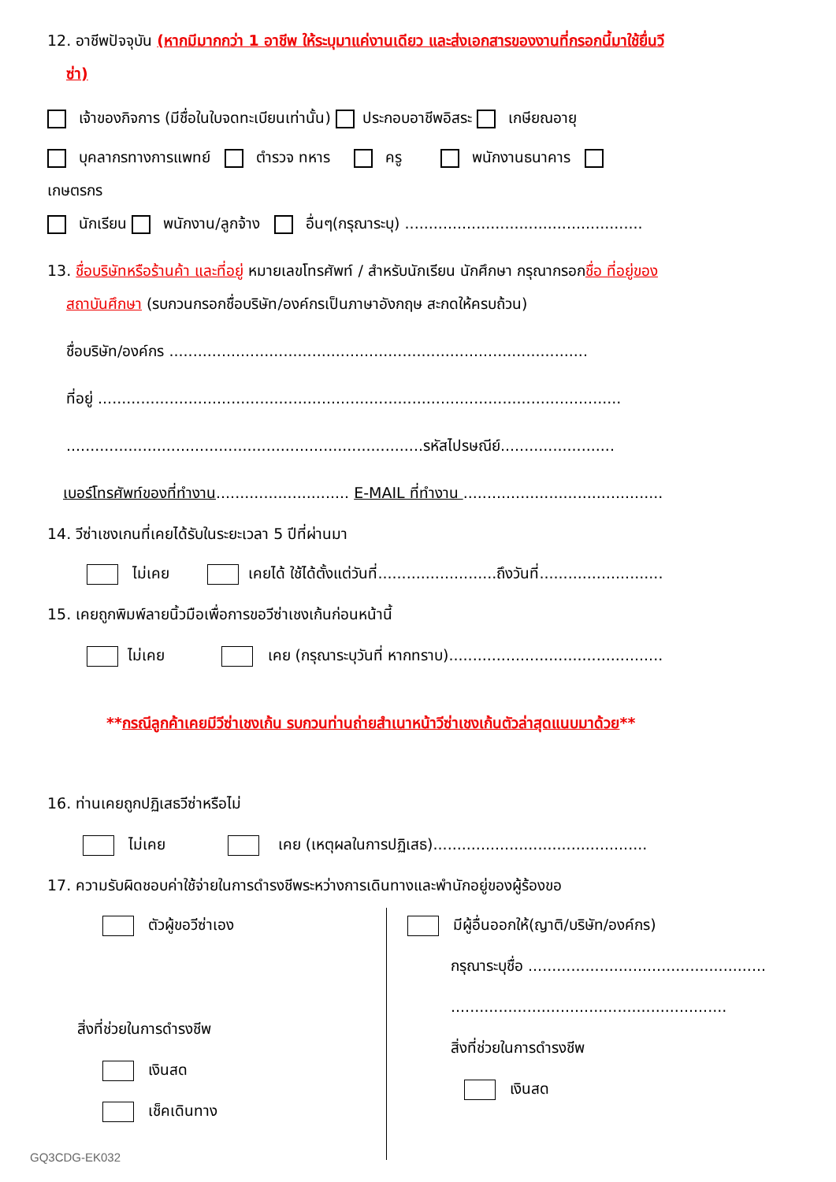12. อาชีพปัจจุบัน (หากมีมากกว่า 1 อาชีพ ให้ระบุมาแค่งานเดียว และส่งเอกสารของงานที่กรอกนี้มาใช้ยื่นวี
ซ่า)
เจ้าของกิจการ (มีชื่อในใบจดทะเบียนเท่านั้น) ประกอบอาชีพอิสระ เกษียณอายุ
บุคลากรทางการแพทย์ ตำรวจ ทหาร ครู พนักงานธนาคาร
เกษตรกร
นักเรียน พนักงาน/ลูกจ้าง อื่นๆ(กรุณาระบุ) ..................................................
13. ชื่อบริษัทหรือร้านค้า และที่อยู่ หมายเลขโทรศัพท์ / สำหรับนักเรียน นักศึกษา กรุณากรอกชื่อ ที่อยู่ของ
สถาบันศึกษา (รบกวนกรอกชื่อบริษัท/องค์กรเป็นภาษาอังกฤษ สะกดให้ครบถ้วน)
ชื่อบริษัท/องค์กร ........................................................................................
ที่อยู่ ..............................................................................................................
...........................................................................รหัสไปรษณีย์........................
เบอร์โทรศัพท์ของที่ทำงาน............................ E-MAIL ที่ทำงาน ..........................................
14. วีซ่าเชงเกนที่เคยได้รับในระยะเวลา 5 ปีที่ผ่านมา
ไม่เคย เคยได้ ใช้ได้ตั้งแต่วันที่.........................ถึงวันที่..........................
15. เคยถูกพิมพ์ลายนิ้วมือเพื่อการขอวีซ่าเชงเก้นก่อนหน้านี้
ไม่เคย เคย (กรุณาระบุวันที่ หากทราบ).............................................
**กรณีลูกค้าเคยมีวีซ่าเชงเก้น รบกวนท่านถ่ายสำเนาหน้าวีซ่าเชงเก้นตัวล่าสุดแนบมาด้วย**
16. ท่านเคยถูกปฏิเสธวีซ่าหรือไม่
ไม่เคย เคย (เหตุผลในการปฏิเสธ).............................................
17. ความรับผิดชอบค่าใช้จ่ายในการดำรงชีพระหว่างการเดินทางและพำนักอยู่ของผู้ร้องขอ
ตัวผู้ขอวีซ่าเอง
สิ่งที่ช่วยในการดำรงชีพ
เงินสด
เช็คเดินทาง
มีผู้อื่นออกให้(ญาติ/บริษัท/องค์กร)
กรุณาระบุชื่อ ..................................................
..........................................................
สิ่งที่ช่วยในการดำรงชีพ
เงินสด
GQ3CDG-EK032